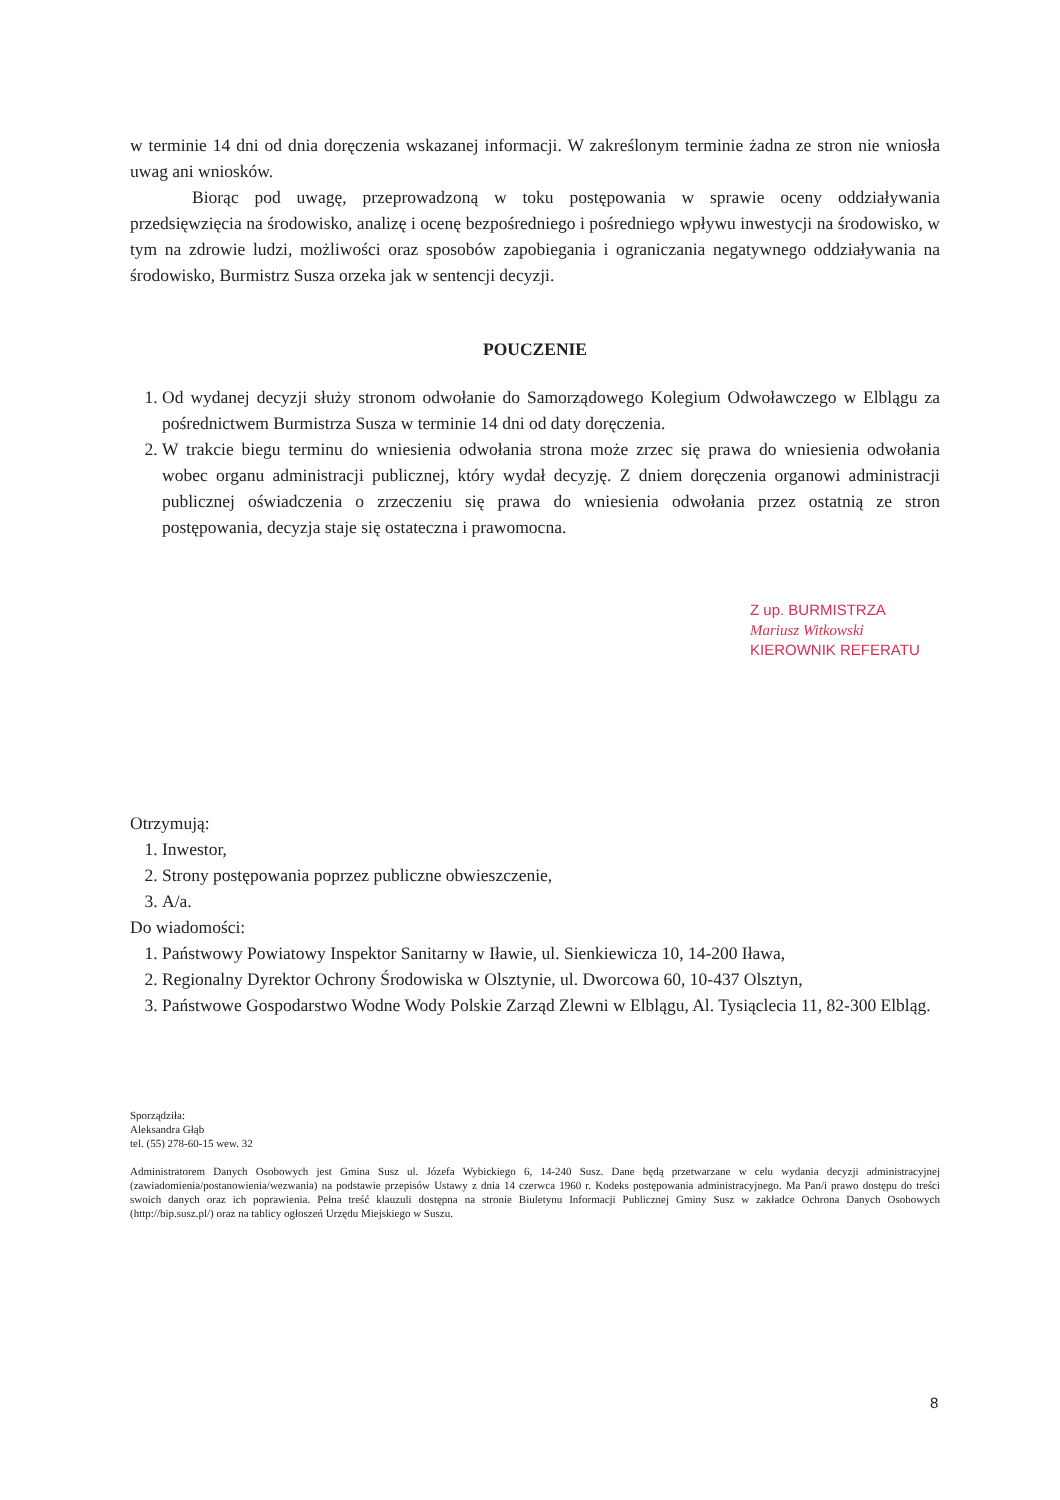w terminie 14 dni od dnia doręczenia wskazanej informacji. W zakreślonym terminie żadna ze stron nie wniosła uwag ani wniosków.
Biorąc pod uwagę, przeprowadzoną w toku postępowania w sprawie oceny oddziaływania przedsięwzięcia na środowisko, analizę i ocenę bezpośredniego i pośredniego wpływu inwestycji na środowisko, w tym na zdrowie ludzi, możliwości oraz sposobów zapobiegania i ograniczania negatywnego oddziaływania na środowisko, Burmistrz Susza orzeka jak w sentencji decyzji.
POUCZENIE
1. Od wydanej decyzji służy stronom odwołanie do Samorządowego Kolegium Odwoławczego w Elblągu za pośrednictwem Burmistrza Susza w terminie 14 dni od daty doręczenia.
2. W trakcie biegu terminu do wniesienia odwołania strona może zrzec się prawa do wniesienia odwołania wobec organu administracji publicznej, który wydał decyzję. Z dniem doręczenia organowi administracji publicznej oświadczenia o zrzeczeniu się prawa do wniesienia odwołania przez ostatnią ze stron postępowania, decyzja staje się ostateczna i prawomocna.
Z up. BURMISTRZA
Mariusz Witkowski
KIEROWNIK REFERATU
Otrzymują:
1. Inwestor,
2. Strony postępowania poprzez publiczne obwieszczenie,
3. A/a.
Do wiadomości:
1. Państwowy Powiatowy Inspektor Sanitarny w Iławie, ul. Sienkiewicza 10, 14-200 Iława,
2. Regionalny Dyrektor Ochrony Środowiska w Olsztynie, ul. Dworcowa 60, 10-437 Olsztyn,
3. Państwowe Gospodarstwo Wodne Wody Polskie Zarząd Zlewni w Elblągu, Al. Tysiąclecia 11, 82-300 Elbląg.
Sporządziła:
Aleksandra Głąb
tel. (55) 278-60-15 wew. 32
Administratorem Danych Osobowych jest Gmina Susz ul. Józefa Wybickiego 6, 14-240 Susz. Dane będą przetwarzane w celu wydania decyzji administracyjnej (zawiadomienia/postanowienia/wezwania) na podstawie przepisów Ustawy z dnia 14 czerwca 1960 r. Kodeks postępowania administracyjnego. Ma Pan/i prawo dostępu do treści swoich danych oraz ich poprawienia. Pełna treść klauzuli dostępna na stronie Biuletynu Informacji Publicznej Gminy Susz w zakładce Ochrona Danych Osobowych (http://bip.susz.pl/) oraz na tablicy ogłoszeń Urzędu Miejskiego w Suszu.
8